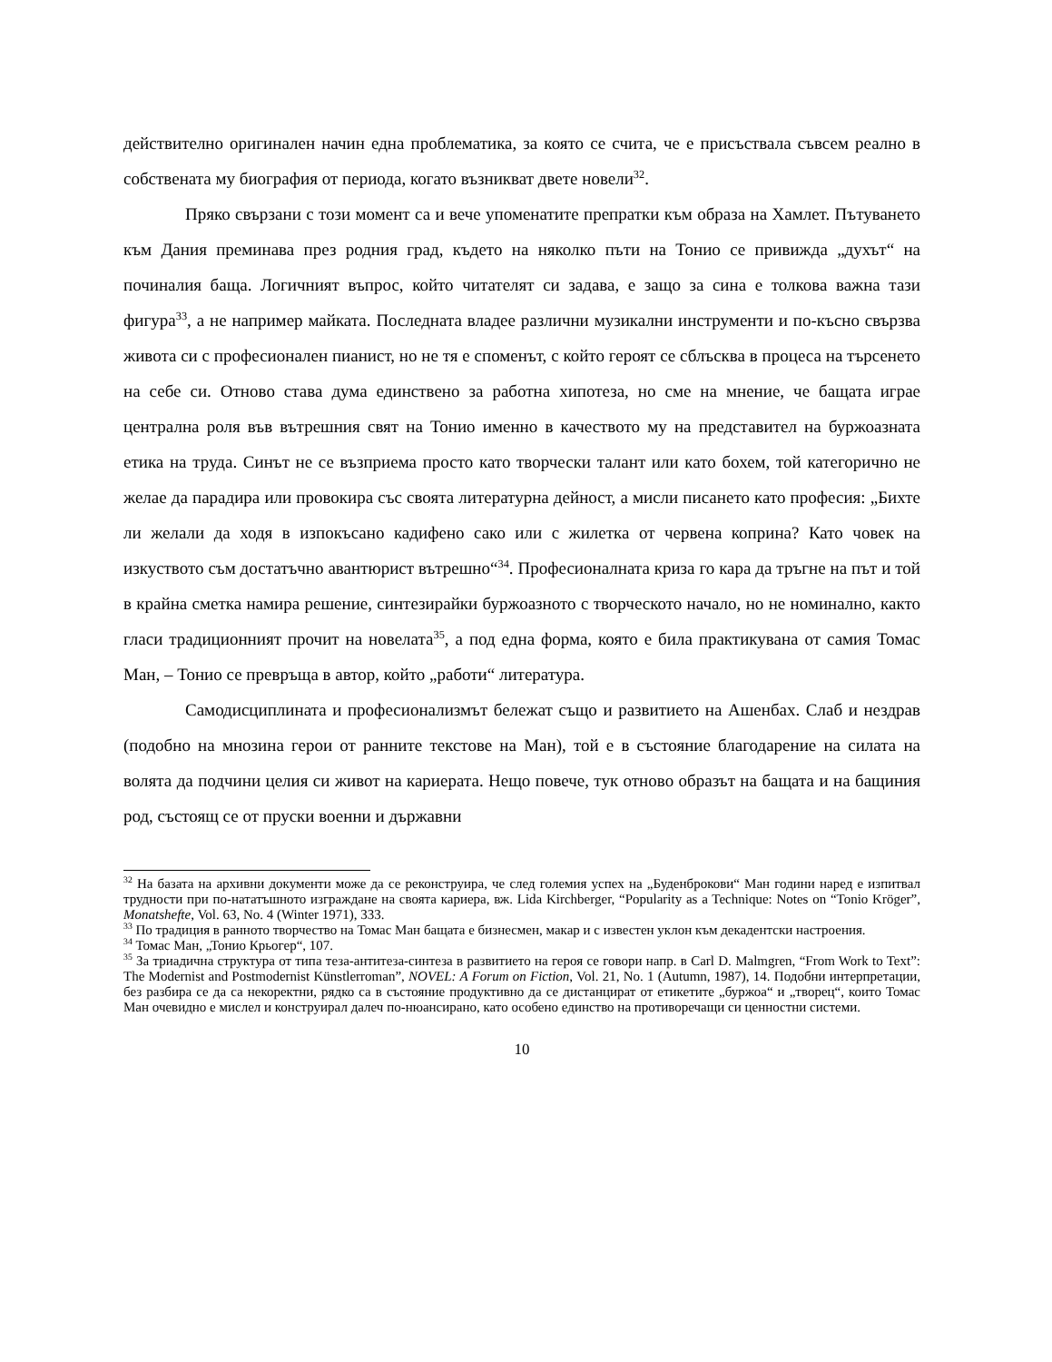действително оригинален начин една проблематика, за която се счита, че е присъствала съвсем реално в собствената му биография от периода, когато възникват двете новели<sup>32</sup>.
Пряко свързани с този момент са и вече упоменатите препратки към образа на Хамлет. Пътуването към Дания преминава през родния град, където на няколко пъти на Тонио се привижда „духът“ на починалия баща. Логичният въпрос, който читателят си задава, е защо за сина е толкова важна тази фигура<sup>33</sup>, а не например майката. Последната владее различни музикални инструменти и по-късно свързва живота си с професионален пианист, но не тя е споменът, с който героят се сблъсква в процеса на търсенето на себе си. Отново става дума единствено за работна хипотеза, но сме на мнение, че бащата играе централна роля във вътрешния свят на Тонио именно в качеството му на представител на буржоазната етика на труда. Синът не се възприема просто като творчески талант или като бохем, той категорично не желае да парадира или провокира със своята литературна дейност, а мисли писането като професия: „Бихте ли желали да ходя в изпокъсано кадифено сако или с жилетка от червена коприна? Като човек на изкуството съм достатъчно авантюрист вътрешно“<sup>34</sup>. Професионалната криза го кара да тръгне на път и той в крайна сметка намира решение, синтезирайки буржоазното с творческото начало, но не номинално, както гласи традиционният прочит на новелата<sup>35</sup>, а под една форма, която е била практикувана от самия Томас Ман, – Тонио се превръща в автор, който „работи“ литература.
Самодисциплината и професионализмът бележат също и развитието на Ашенбах. Слаб и нездрав (подобно на мнозина герои от ранните текстове на Ман), той е в състояние благодарение на силата на волята да подчини целия си живот на кариерата. Нещо повече, тук отново образът на бащата и на бащиния род, състоящ се от пруски военни и държавни
<sup>32</sup> На базата на архивни документи може да се реконструира, че след големия успех на „Буденброкови“ Ман години наред е изпитвал трудности при по-нататъшното изграждане на своята кариера, вж. Lida Kirchberger, “Popularity as a Technique: Notes on “Tonio Kröger”, Monatshefte, Vol. 63, No. 4 (Winter 1971), 333.
<sup>33</sup> По традиция в ранното творчество на Томас Ман бащата е бизнесмен, макар и с известен уклон към декадентски настроения.
<sup>34</sup> Томас Ман, „Тонио Крьогер“, 107.
<sup>35</sup> За триадична структура от типа теза-антитеза-синтеза в развитието на героя се говори напр. в Carl D. Malmgren, “From Work to Text”: The Modernist and Postmodernist Künstlerroman”, NOVEL: A Forum on Fiction, Vol. 21, No. 1 (Autumn, 1987), 14. Подобни интерпретации, без разбира се да са некоректни, рядко са в състояние продуктивно да се дистанцират от етикетите „буржоа“ и „творец“, които Томас Ман очевидно е мислел и конструирал далеч по-нюансирано, като особено единство на противоречащи си ценностни системи.
10